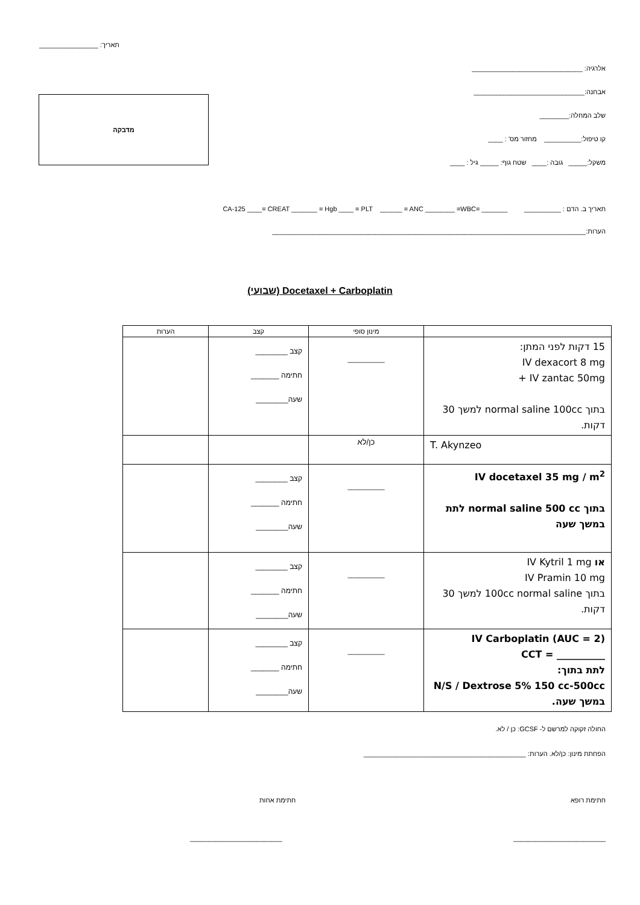תאריך: ________________
אלרגיה: ______________________________
אבחנה:______________________________
שלב המחלה:________
קו טיפול:__________ מחזור מס' : ____
משקל:_____ גובה :____ שטח גוף: _____ גיל : ____
מדבקה
תאריך ב. הדם : __________ _______ =CA-125 ____= CREAT _______ = Hgb ____ = PLT ______ = ANC ________ =WBC
הערות:_____________________________________________________________________________________
Docetaxel + Carboplatin (שבועי)
| | מינון סופי | קצב | הערות |
| --- | --- | --- | --- |
| 15 דקות לפני המתן: IV dexacort 8 mg + IV zantac 50mg בתוך normal saline 100cc למשך 30 דקות. | __________ | קצב ________ חתימה _______ שעה________ | |
| T. Akynzeo | כן/לא | | |
| IV docetaxel 35 mg / m<sup>2</sup> בתוך normal saline 500 cc לתת במשך שעה | __________ | קצב ________ חתימה _______ שעה________ | |
| או IV Kytril 1 mg IV Pramin 10 mg בתוך 100cc normal saline למשך 30 דקות. | __________ | קצב ________ חתימה _______ שעה________ | |
| IV Carboplatin (AUC = 2) CCT = __________ לתת בתוך: N/S / Dextrose 5% 150 cc-500cc במשך שעה. | __________ | קצב ________ חתימה _______ שעה________ | |
החולה זקוקה למרשם ל- GCSF: כן / לא.
הפחתת מינון: כן/לא. הערות: ____________________________________________
חתימת רופא חתימת אחות
_________________________ _________________________